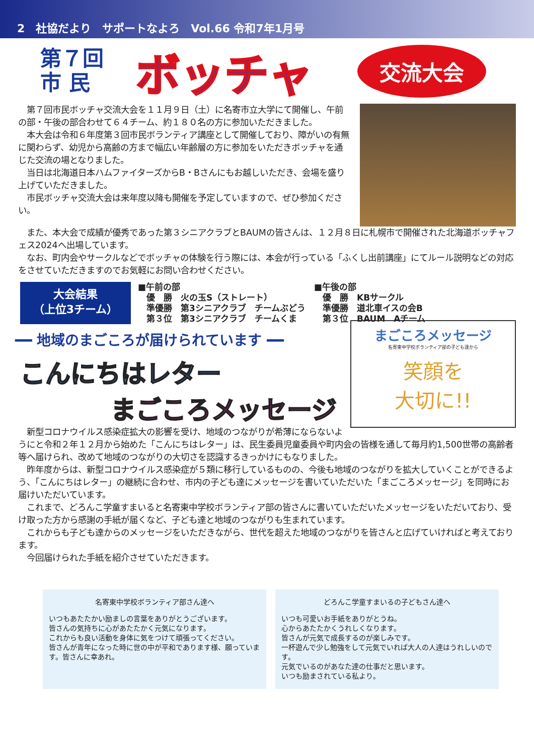2　社協だより　サポートなよろ　Vol.66 令和7年1月号
第７回
市 民
ボッチャ
交流大会
　第７回市民ボッチャ交流大会を１１月９日（土）に名寄市立大学にて開催し、午前の部・午後の部合わせて６４チーム、約１８０名の方に参加いただきました。
　本大会は令和６年度第３回市民ボランティア講座として開催しており、障がいの有無に関わらず、幼児から高齢の方まで幅広い年齢層の方に参加をいただきボッチャを通じた交流の場となりました。
　当日は北海道日本ハムファイターズからB・Bさんにもお越しいただき、会場を盛り上げていただきました。
　市民ボッチャ交流大会は来年度以降も開催を予定していますので、ぜひ参加ください。
　また、本大会で成績が優秀であった第３シニアクラブとBAUMの皆さんは、１２月８日に札幌市で開催された北海道ボッチャフェス2024へ出場しています。
　なお、町内会やサークルなどでボッチャの体験を行う際には、本会が行っている「ふくし出前講座」にてルール説明などの対応をさせていただきますのでお気軽にお問い合わせください。
大会結果
（上位3チーム）
■午前の部
　優　勝　火の玉S（ストレート）
　準優勝　第3シニアクラブ　チームぶどう
　第３位　第3シニアクラブ　チームくま
■午後の部
　優　勝　KBサークル
　準優勝　道北車イスの会B
　第３位　BAUM　Aチーム
━━ 地域のまごころが届けられています ━━
こんにちはレター
まごころメッセージ
まごころメッセージ
名寄東中学校ボランティア部の子ども達から
笑顔を
大切に!!
　新型コロナウイルス感染症拡大の影響を受け、地域のつながりが希薄にならないようにと令和２年１２月から始めた「こんにちはレター」は、民生委員児童委員や町内会の皆様を通して毎月約1,500世帯の高齢者等へ届けられ、改めて地域のつながりの大切さを認識するきっかけにもなりました。
　昨年度からは、新型コロナウイルス感染症が５類に移行しているものの、今後も地域のつながりを拡大していくことができるよう、「こんにちはレター」の継続に合わせ、市内の子ども達にメッセージを書いていただいた「まごころメッセージ」を同時にお届けいただいています。
　これまで、どろんこ学童すまいると名寄東中学校ボランティア部の皆さんに書いていただいたメッセージをいただいており、受け取った方から感謝の手紙が届くなど、子ども達と地域のつながりも生まれています。
　これからも子ども達からのメッセージをいただきながら、世代を超えた地域のつながりを皆さんと広げていければと考えております。
　今回届けられた手紙を紹介させていただきます。
名寄東中学校ボランティア部さん達へ
いつもあたたかい励ましの言葉をありがとうございます。
皆さんの気持ちに心があたたかく元気になります。
これからも良い活動を身体に気をつけて頑張ってください。
皆さんが青年になった時に世の中が平和であります様、願っています。皆さんに幸あれ。
どろんこ学童すまいるの子どもさん達へ
いつも可愛いお手紙をありがとうね。
心からあたたかくうれしくなります。
皆さんが元気で成長するのが楽しみです。
一杯遊んで少し勉強をして元気でいれば大人の人達はうれしいのです。
元気でいるのがあなた達の仕事だと思います。
いつも励まされている私より。